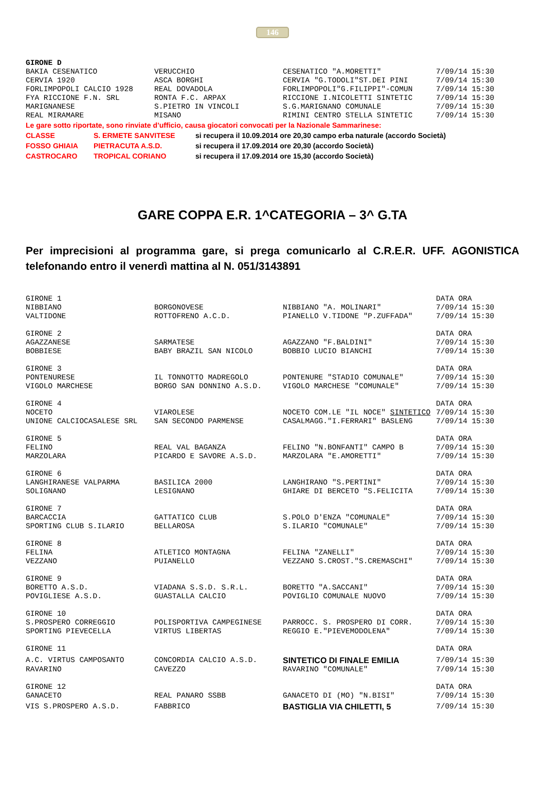146
| GIRONE D | | | |
| BAKIA CESENATICO | VERUCCHIO | CESENATICO "A.MORETTI" | 7/09/14 15:30 |
| CERVIA 1920 | ASCA BORGHI | CERVIA "G.TODOLI"ST.DEI PINI | 7/09/14 15:30 |
| FORLIMPOPOLI CALCIO 1928 | REAL DOVADOLA | FORLIMPOPOLI"G.FILIPPI"-COMUN | 7/09/14 15:30 |
| FYA RICCIONE F.N. SRL | RONTA F.C. ARPAX | RICCIONE I.NICOLETTI SINTETIC | 7/09/14 15:30 |
| MARIGNANESE | S.PIETRO IN VINCOLI | S.G.MARIGNANO COMUNALE | 7/09/14 15:30 |
| REAL MIRAMARE | MISANO | RIMINI CENTRO STELLA SINTETIC | 7/09/14 15:30 |
Le gare sotto riportate, sono rinviate d’ufficio, causa giocatori convocati per la Nazionale Sammarinese:
| CLASSE | S. ERMETE SANVITESE | si recupera il 10.09.2014 ore 20,30 campo erba naturale (accordo Società) |
| FOSSO GHIAIA | PIETRACUTA A.S.D. | si recupera il 17.09.2014 ore 20,30 (accordo Società) |
| CASTROCARO | TROPICAL CORIANO | si recupera il 17.09.2014 ore 15,30 (accordo Società) |
GARE COPPA E.R. 1^CATEGORIA – 3^ G.TA
Per imprecisioni al programma gare, si prega comunicarlo al C.R.E.R. UFF. AGONISTICA telefonando entro il venerdì mattina al N. 051/3143891
| GIRONE 1 | | | DATA ORA |
| NIBBIANO | BORGONOVESE | NIBBIANO "A. MOLINARI" | 7/09/14 15:30 |
| VALTIDONE | ROTTOFRENO A.C.D. | PIANELLO V.TIDONE "P.ZUFFADA" | 7/09/14 15:30 |
| GIRONE 2 | | | DATA ORA |
| AGAZZANESE | SARMATESE | AGAZZANO "F.BALDINI" | 7/09/14 15:30 |
| BOBBIESE | BABY BRAZIL SAN NICOLO | BOBBIO LUCIO BIANCHI | 7/09/14 15:30 |
| GIRONE 3 | | | DATA ORA |
| PONTENURESE | IL TONNOTTO MADREGOLO | PONTENURE "STADIO COMUNALE" | 7/09/14 15:30 |
| VIGOLO MARCHESE | BORGO SAN DONNINO A.S.D. | VIGOLO MARCHESE "COMUNALE" | 7/09/14 15:30 |
| GIRONE 4 | | | DATA ORA |
| NOCETO | VIAROLESE | NOCETO COM.LE "IL NOCE" SINTETICO | 7/09/14 15:30 |
| UNIONE CALCIOCASALESE SRL | SAN SECONDO PARMENSE | CASALMAGG."I.FERRARI" BASLENG | 7/09/14 15:30 |
| GIRONE 5 | | | DATA ORA |
| FELINO | REAL VAL BAGANZA | FELINO "N.BONFANTI" CAMPO B | 7/09/14 15:30 |
| MARZOLARA | PICARDO E SAVORE A.S.D. | MARZOLARA "E.AMORETTI" | 7/09/14 15:30 |
| GIRONE 6 | | | DATA ORA |
| LANGHIRANESE VALPARMA | BASILICA 2000 | LANGHIRANO "S.PERTINI" | 7/09/14 15:30 |
| SOLIGNANO | LESIGNANO | GHIARE DI BERCETO "S.FELICITA | 7/09/14 15:30 |
| GIRONE 7 | | | DATA ORA |
| BARCACCIA | GATTATICO CLUB | S.POLO D'ENZA "COMUNALE" | 7/09/14 15:30 |
| SPORTING CLUB S.ILARIO | BELLAROSA | S.ILARIO "COMUNALE" | 7/09/14 15:30 |
| GIRONE 8 | | | DATA ORA |
| FELINA | ATLETICO MONTAGNA | FELINA "ZANELLI" | 7/09/14 15:30 |
| VEZZANO | PUIANELLO | VEZZANO S.CROST."S.CREMASCHI" | 7/09/14 15:30 |
| GIRONE 9 | | | DATA ORA |
| BORETTO A.S.D. | VIADANA S.S.D. S.R.L. | BORETTO "A.SACCANI" | 7/09/14 15:30 |
| POVIGLIESE A.S.D. | GUASTALLA CALCIO | POVIGLIO COMUNALE NUOVO | 7/09/14 15:30 |
| GIRONE 10 | | | DATA ORA |
| S.PROSPERO CORREGGIO | POLISPORTIVA CAMPEGINESE | PARROCC. S. PROSPERO DI CORR. | 7/09/14 15:30 |
| SPORTING PIEVECELLA | VIRTUS LIBERTAS | REGGIO E."PIEVEMODOLENA" | 7/09/14 15:30 |
| GIRONE 11 | | | DATA ORA |
| A.C. VIRTUS CAMPOSANTO | CONCORDIA CALCIO A.S.D. | SINTETICO DI FINALE EMILIA | 7/09/14 15:30 |
| RAVARINO | CAVEZZO | RAVARINO "COMUNALE" | 7/09/14 15:30 |
| GIRONE 12 | | | DATA ORA |
| GANACETO | REAL PANARO SSBB | GANACETO DI (MO) "N.BISI" | 7/09/14 15:30 |
| VIS S.PROSPERO A.S.D. | FABBRICO | BASTIGLIA VIA CHILETTI, 5 | 7/09/14 15:30 |